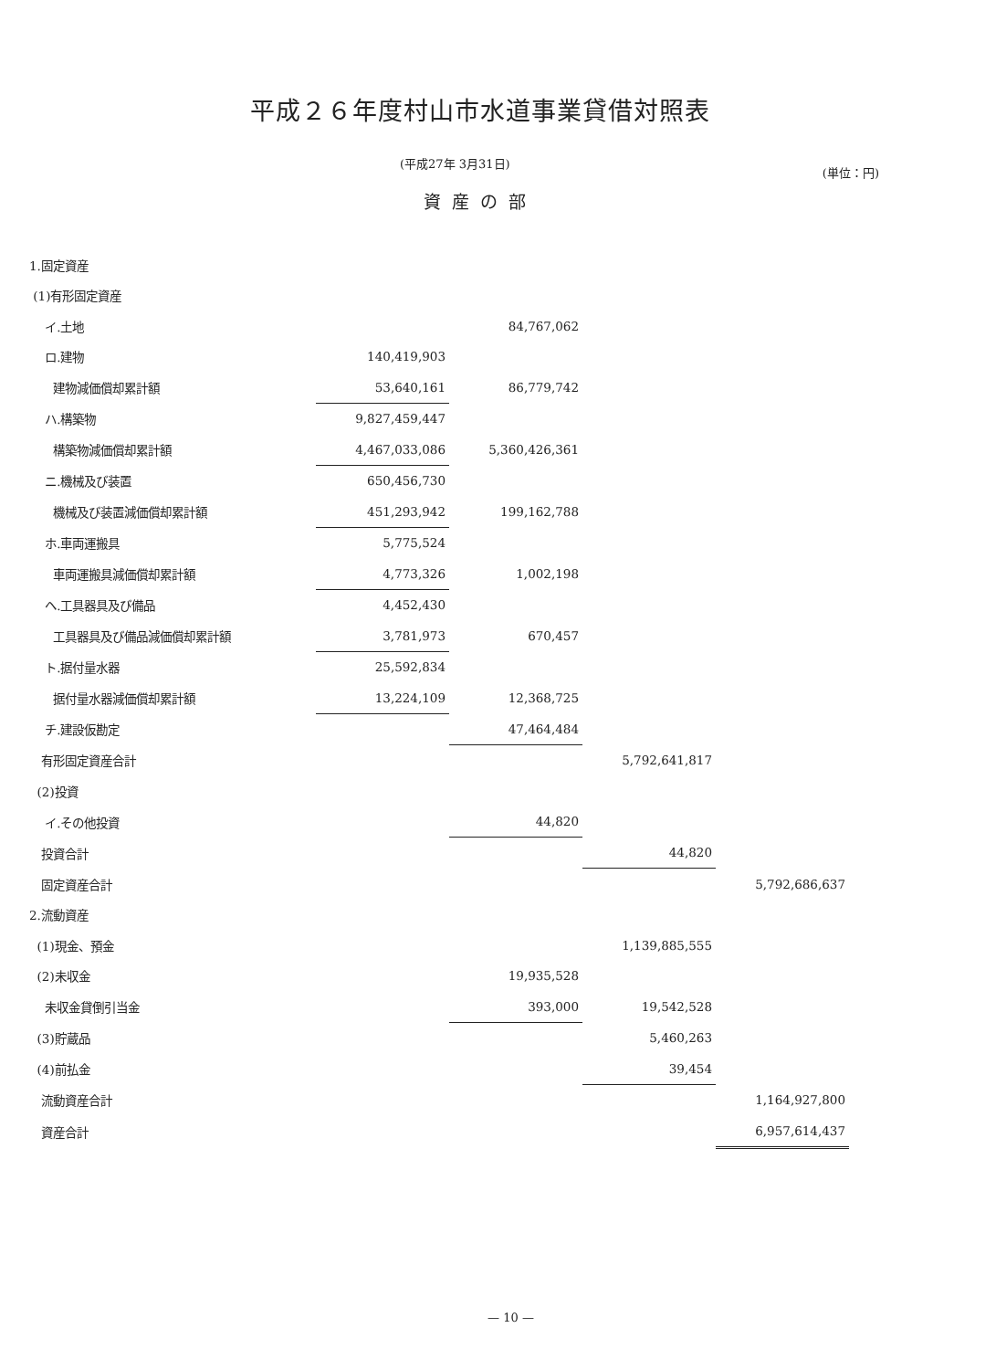平成２６年度村山市水道事業貸借対照表
(平成27年 3月31日) (単位：円)
資産の部
| 1.固定資産 | | | | |
| (1)有形固定資産 | | | | |
| イ.土地 | | 84,767,062 | | |
| ロ.建物 | 140,419,903 | | | |
| 建物減価償却累計額 | 53,640,161 | 86,779,742 | | |
| ハ.構築物 | 9,827,459,447 | | | |
| 構築物減価償却累計額 | 4,467,033,086 | 5,360,426,361 | | |
| ニ.機械及び装置 | 650,456,730 | | | |
| 機械及び装置減価償却累計額 | 451,293,942 | 199,162,788 | | |
| ホ.車両運搬具 | 5,775,524 | | | |
| 車両運搬具減価償却累計額 | 4,773,326 | 1,002,198 | | |
| ヘ.工具器具及び備品 | 4,452,430 | | | |
| 工具器具及び備品減価償却累計額 | 3,781,973 | 670,457 | | |
| ト.据付量水器 | 25,592,834 | | | |
| 据付量水器減価償却累計額 | 13,224,109 | 12,368,725 | | |
| チ.建設仮勘定 | | 47,464,484 | | |
| 有形固定資産合計 | | | 5,792,641,817 | |
| (2)投資 | | | | |
| イ.その他投資 | | 44,820 | | |
| 投資合計 | | | 44,820 | |
| 固定資産合計 | | | | 5,792,686,637 |
| 2.流動資産 | | | | |
| (1)現金、預金 | | | 1,139,885,555 | |
| (2)未収金 | | 19,935,528 | | |
| 未収金貸倒引当金 | | 393,000 | 19,542,528 | |
| (3)貯蔵品 | | | 5,460,263 | |
| (4)前払金 | | | 39,454 | |
| 流動資産合計 | | | | 1,164,927,800 |
| 資産合計 | | | | 6,957,614,437 |
— 10 —